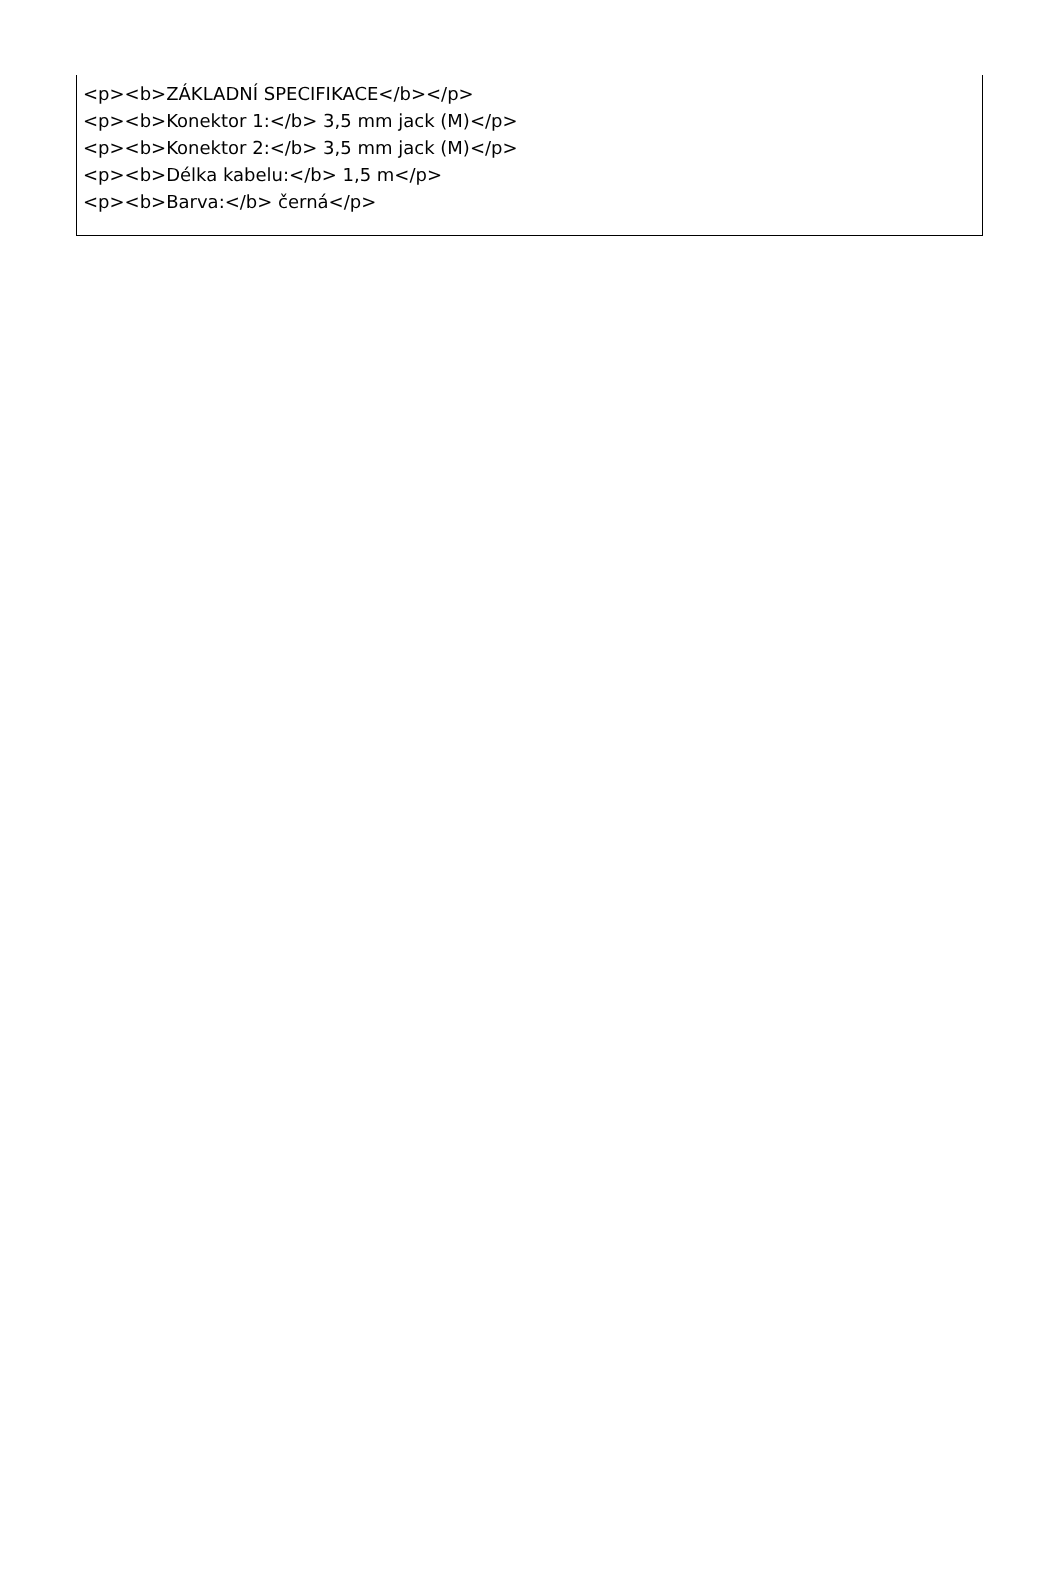<p><b>ZÁKLADNÍ SPECIFIKACE</b></p>
<p><b>Konektor 1:</b> 3,5 mm jack (M)</p>
<p><b>Konektor 2:</b> 3,5 mm jack (M)</p>
<p><b>Délka kabelu:</b> 1,5 m</p>
<p><b>Barva:</b> černá</p>